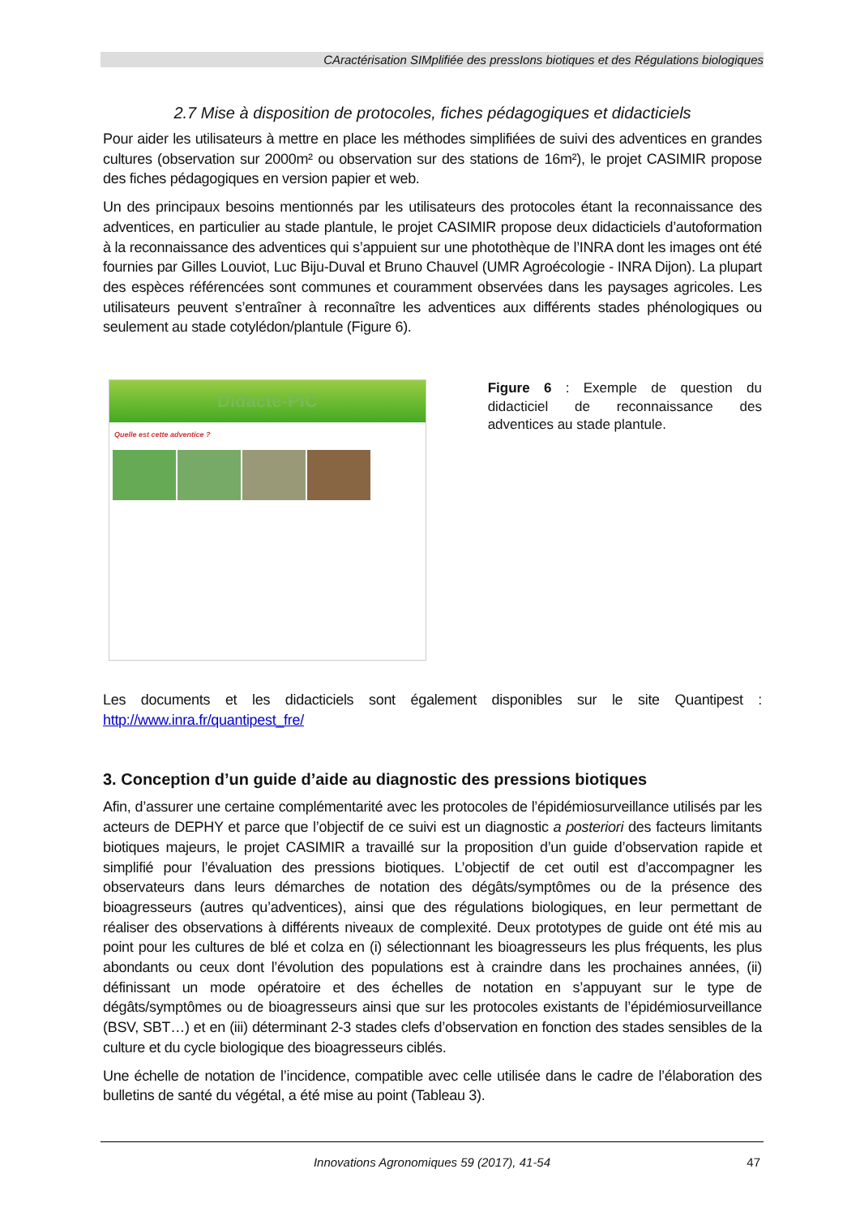CAractérisation SIMplifiée des pressIons biotiques et des Régulations biologiques
2.7 Mise à disposition de protocoles, fiches pédagogiques et didacticiels
Pour aider les utilisateurs à mettre en place les méthodes simplifiées de suivi des adventices en grandes cultures (observation sur 2000m² ou observation sur des stations de 16m²), le projet CASIMIR propose des fiches pédagogiques en version papier et web.
Un des principaux besoins mentionnés par les utilisateurs des protocoles étant la reconnaissance des adventices, en particulier au stade plantule, le projet CASIMIR propose deux didacticiels d’autoformation à la reconnaissance des adventices qui s’appuient sur une photothèque de l’INRA dont les images ont été fournies par Gilles Louviot, Luc Biju-Duval et Bruno Chauvel (UMR Agroécologie - INRA Dijon). La plupart des espèces référencées sont communes et couramment observées dans les paysages agricoles. Les utilisateurs peuvent s’entraîner à reconnaître les adventices aux différents stades phénologiques ou seulement au stade cotylédon/plantule (Figure 6).
Didacte-PIC
Quelle est cette adventice ?
Figure 6 : Exemple de question du didacticiel de reconnaissance des adventices au stade plantule.
Les documents et les didacticiels sont également disponibles sur le site Quantipest : http://www.inra.fr/quantipest_fre/
3. Conception d’un guide d’aide au diagnostic des pressions biotiques
Afin, d’assurer une certaine complémentarité avec les protocoles de l’épidémiosurveillance utilisés par les acteurs de DEPHY et parce que l’objectif de ce suivi est un diagnostic a posteriori des facteurs limitants biotiques majeurs, le projet CASIMIR a travaillé sur la proposition d’un guide d’observation rapide et simplifié pour l’évaluation des pressions biotiques. L’objectif de cet outil est d’accompagner les observateurs dans leurs démarches de notation des dégâts/symptômes ou de la présence des bioagresseurs (autres qu’adventices), ainsi que des régulations biologiques, en leur permettant de réaliser des observations à différents niveaux de complexité. Deux prototypes de guide ont été mis au point pour les cultures de blé et colza en (i) sélectionnant les bioagresseurs les plus fréquents, les plus abondants ou ceux dont l’évolution des populations est à craindre dans les prochaines années, (ii) définissant un mode opératoire et des échelles de notation en s’appuyant sur le type de dégâts/symptômes ou de bioagresseurs ainsi que sur les protocoles existants de l’épidémiosurveillance (BSV, SBT…) et en (iii) déterminant 2-3 stades clefs d’observation en fonction des stades sensibles de la culture et du cycle biologique des bioagresseurs ciblés.
Une échelle de notation de l’incidence, compatible avec celle utilisée dans le cadre de l’élaboration des bulletins de santé du végétal, a été mise au point (Tableau 3).
Innovations Agronomiques 59 (2017), 41-54 47